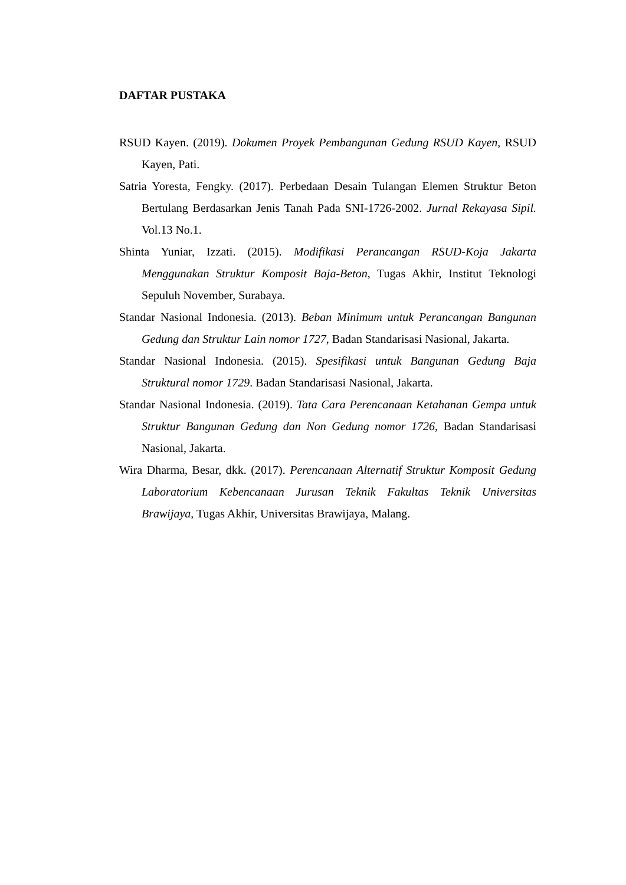DAFTAR PUSTAKA
RSUD Kayen. (2019). Dokumen Proyek Pembangunan Gedung RSUD Kayen, RSUD Kayen, Pati.
Satria Yoresta, Fengky. (2017). Perbedaan Desain Tulangan Elemen Struktur Beton Bertulang Berdasarkan Jenis Tanah Pada SNI-1726-2002. Jurnal Rekayasa Sipil. Vol.13 No.1.
Shinta Yuniar, Izzati. (2015). Modifikasi Perancangan RSUD-Koja Jakarta Menggunakan Struktur Komposit Baja-Beton, Tugas Akhir, Institut Teknologi Sepuluh November, Surabaya.
Standar Nasional Indonesia. (2013). Beban Minimum untuk Perancangan Bangunan Gedung dan Struktur Lain nomor 1727, Badan Standarisasi Nasional, Jakarta.
Standar Nasional Indonesia. (2015). Spesifikasi untuk Bangunan Gedung Baja Struktural nomor 1729. Badan Standarisasi Nasional, Jakarta.
Standar Nasional Indonesia. (2019). Tata Cara Perencanaan Ketahanan Gempa untuk Struktur Bangunan Gedung dan Non Gedung nomor 1726, Badan Standarisasi Nasional, Jakarta.
Wira Dharma, Besar, dkk. (2017). Perencanaan Alternatif Struktur Komposit Gedung Laboratorium Kebencanaan Jurusan Teknik Fakultas Teknik Universitas Brawijaya, Tugas Akhir, Universitas Brawijaya, Malang.